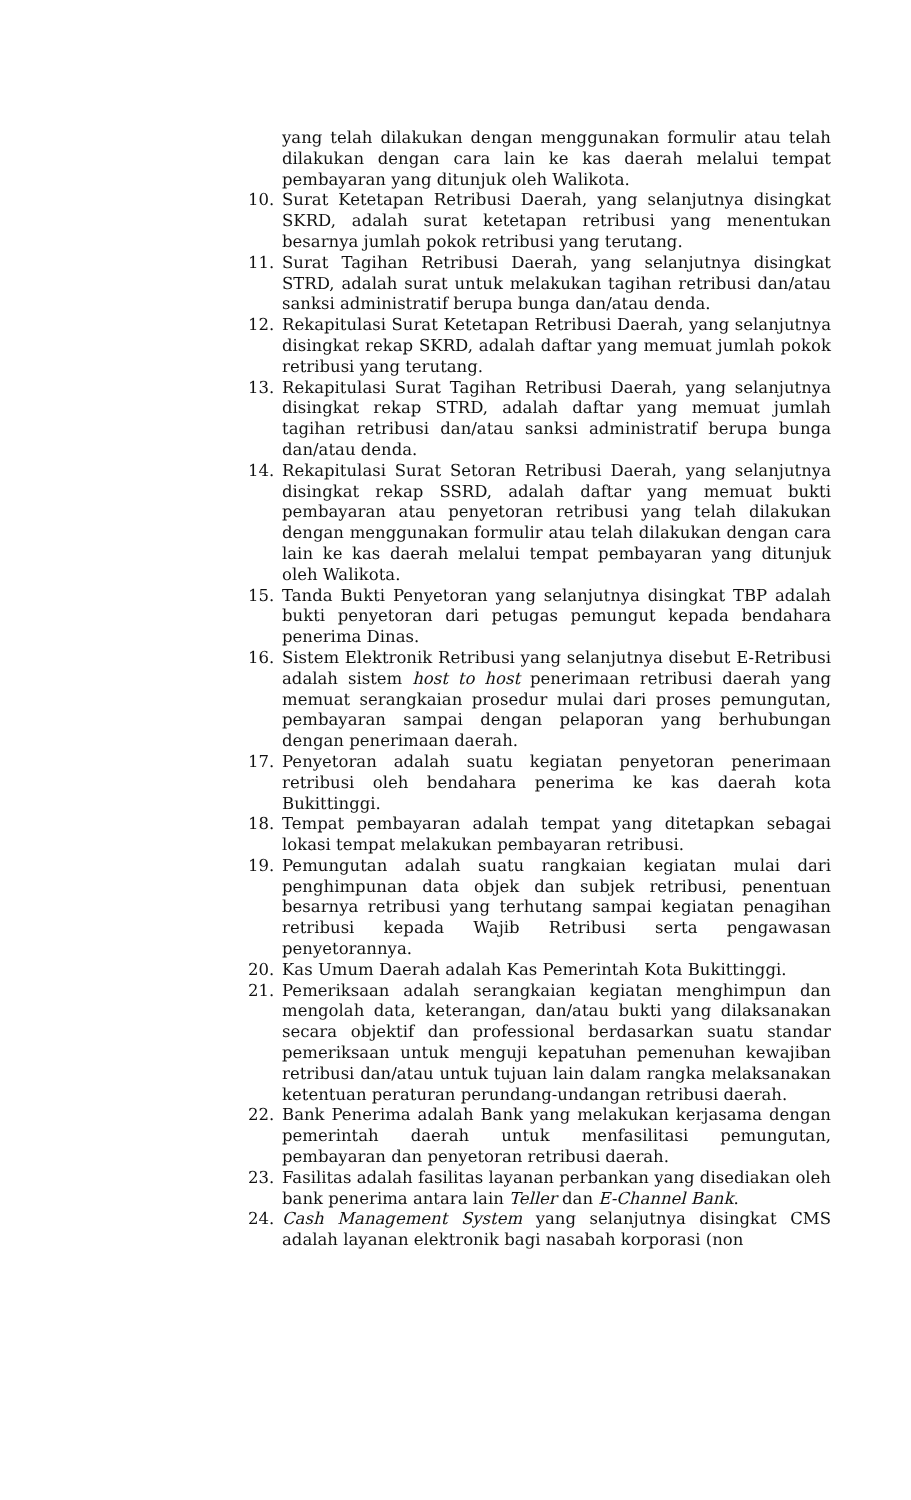yang telah dilakukan dengan menggunakan formulir atau telah dilakukan dengan cara lain ke kas daerah melalui tempat pembayaran yang ditunjuk oleh Walikota.
10. Surat Ketetapan Retribusi Daerah, yang selanjutnya disingkat SKRD, adalah surat ketetapan retribusi yang menentukan besarnya jumlah pokok retribusi yang terutang.
11. Surat Tagihan Retribusi Daerah, yang selanjutnya disingkat STRD, adalah surat untuk melakukan tagihan retribusi dan/atau sanksi administratif berupa bunga dan/atau denda.
12. Rekapitulasi Surat Ketetapan Retribusi Daerah, yang selanjutnya disingkat rekap SKRD, adalah daftar yang memuat jumlah pokok retribusi yang terutang.
13. Rekapitulasi Surat Tagihan Retribusi Daerah, yang selanjutnya disingkat rekap STRD, adalah daftar yang memuat jumlah tagihan retribusi dan/atau sanksi administratif berupa bunga dan/atau denda.
14. Rekapitulasi Surat Setoran Retribusi Daerah, yang selanjutnya disingkat rekap SSRD, adalah daftar yang memuat bukti pembayaran atau penyetoran retribusi yang telah dilakukan dengan menggunakan formulir atau telah dilakukan dengan cara lain ke kas daerah melalui tempat pembayaran yang ditunjuk oleh Walikota.
15. Tanda Bukti Penyetoran yang selanjutnya disingkat TBP adalah bukti penyetoran dari petugas pemungut kepada bendahara penerima Dinas.
16. Sistem Elektronik Retribusi yang selanjutnya disebut E-Retribusi adalah sistem host to host penerimaan retribusi daerah yang memuat serangkaian prosedur mulai dari proses pemungutan, pembayaran sampai dengan pelaporan yang berhubungan dengan penerimaan daerah.
17. Penyetoran adalah suatu kegiatan penyetoran penerimaan retribusi oleh bendahara penerima ke kas daerah kota Bukittinggi.
18. Tempat pembayaran adalah tempat yang ditetapkan sebagai lokasi tempat melakukan pembayaran retribusi.
19. Pemungutan adalah suatu rangkaian kegiatan mulai dari penghimpunan data objek dan subjek retribusi, penentuan besarnya retribusi yang terhutang sampai kegiatan penagihan retribusi kepada Wajib Retribusi serta pengawasan penyetorannya.
20. Kas Umum Daerah adalah Kas Pemerintah Kota Bukittinggi.
21. Pemeriksaan adalah serangkaian kegiatan menghimpun dan mengolah data, keterangan, dan/atau bukti yang dilaksanakan secara objektif dan professional berdasarkan suatu standar pemeriksaan untuk menguji kepatuhan pemenuhan kewajiban retribusi dan/atau untuk tujuan lain dalam rangka melaksanakan ketentuan peraturan perundang-undangan retribusi daerah.
22. Bank Penerima adalah Bank yang melakukan kerjasama dengan pemerintah daerah untuk menfasilitasi pemungutan, pembayaran dan penyetoran retribusi daerah.
23. Fasilitas adalah fasilitas layanan perbankan yang disediakan oleh bank penerima antara lain Teller dan E-Channel Bank.
24. Cash Management System yang selanjutnya disingkat CMS adalah layanan elektronik bagi nasabah korporasi (non